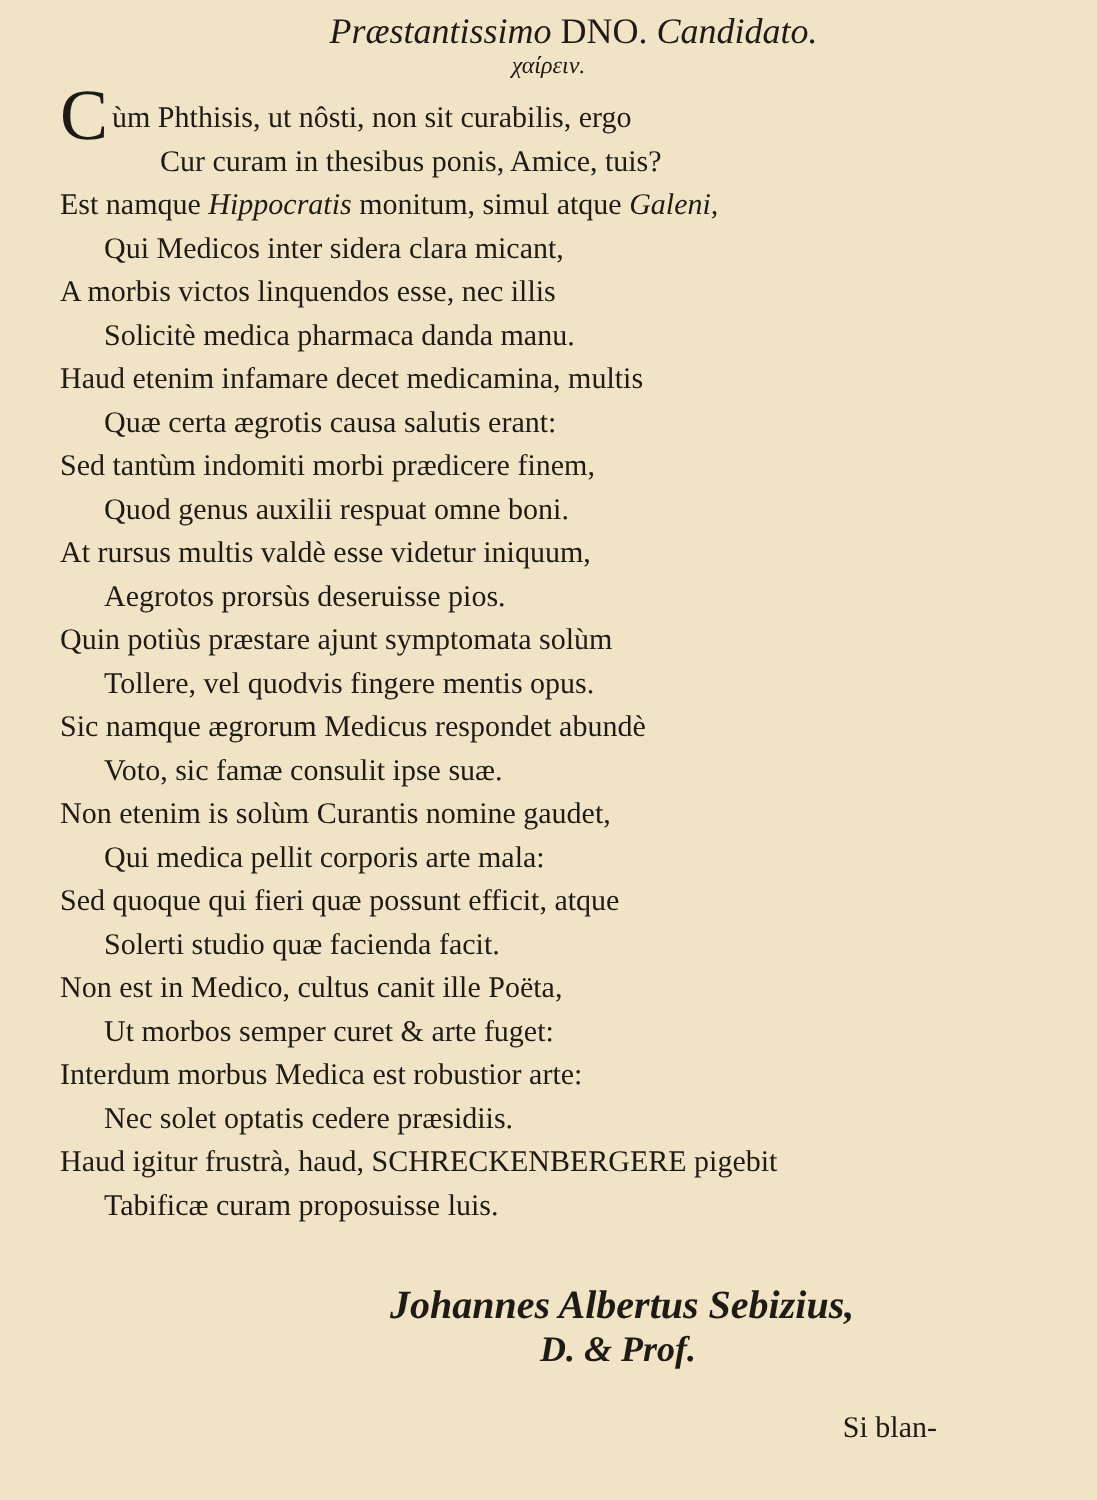Præstantissimo DNO. Candidato.
χαίρειν.
Cùm Phthisis, ut nôsti, non sit curabilis, ergo
Cur curam in thesibus ponis, Amice, tuis?
Est namque Hippocratis monitum, simul atque Galeni,
Qui Medicos inter sidera clara micant,
A morbis victos linquendos esse, nec illis
Solicitè medica pharmaca danda manu.
Haud etenim infamare decet medicamina, multis
Quæ certa ægrotis causa salutis erant:
Sed tantùm indomiti morbi prædicere finem,
Quod genus auxilii respuat omne boni.
At rursus multis valdè esse videtur iniquum,
Aegrotos prorsùs deseruisse pios.
Quin potiùs præstare ajunt symptomata solùm
Tollere, vel quodvis fingere mentis opus.
Sic namque ægrorum Medicus respondet abundè
Voto, sic famæ consulit ipse suæ.
Non etenim is solùm Curantis nomine gaudet,
Qui medica pellit corporis arte mala:
Sed quoque qui fieri quæ possunt efficit, atque
Solerti studio quæ facienda facit.
Non est in Medico, cultus canit ille Poëta,
Ut morbos semper curet & arte fuget:
Interdum morbus Medica est robustior arte:
Nec solet optatis cedere præsidiis.
Haud igitur frustrà, haud, SCHRECKENBERGERE pigebit
Tabificæ curam proposuisse luis.
Johannes Albertus Sebizius,
D. & Prof.
Si blan-